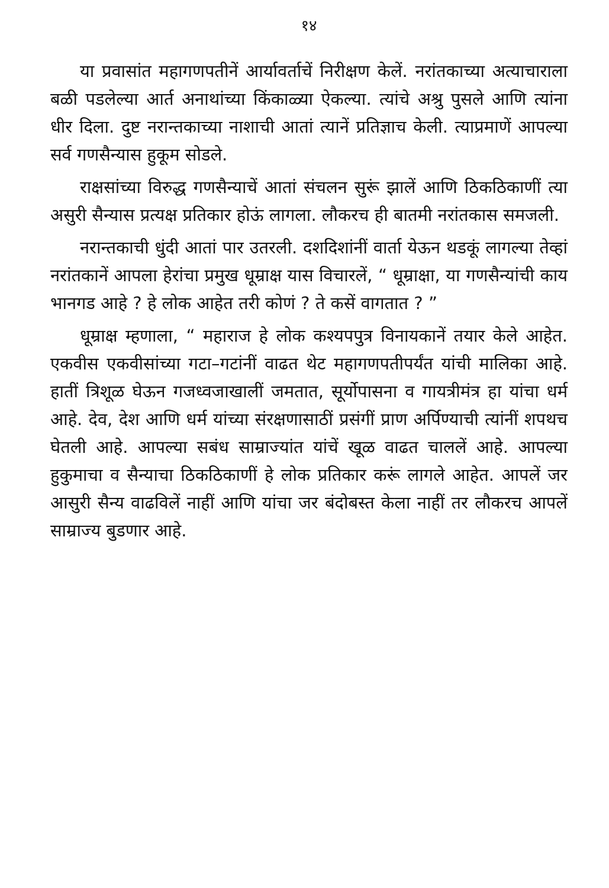१४
या प्रवासांत महागणपतीनें आर्यावर्ताचें निरीक्षण केलें. नरांतकाच्या अत्याचाराला बळी पडलेल्या आर्त अनाथांच्या किंकाळ्या ऐकल्या. त्यांचे अश्रु पुसले आणि त्यांना धीर दिला. दुष्ट नरान्तकाच्या नाशाची आतां त्यानें प्रतिज्ञाच केली. त्याप्रमाणें आपल्या सर्व गणसैन्यास हुकूम सोडले.
राक्षसांच्या विरुद्ध गणसैन्याचें आतां संचलन सुरूं झालें आणि ठिकठिकाणीं त्या असुरी सैन्यास प्रत्यक्ष प्रतिकार होऊं लागला. लौकरच ही बातमी नरांतकास समजली.
नरान्तकाची धुंदी आतां पार उतरली. दशदिशांनीं वार्ता येऊन थडकूं लागल्या तेव्हां नरांतकानें आपला हेरांचा प्रमुख धूम्राक्ष यास विचारलें, “ धूम्राक्षा, या गणसैन्यांची काय भानगड आहे ? हे लोक आहेत तरी कोणं ? ते कसें वागतात ? ”
धूम्राक्ष म्हणाला, “ महाराज हे लोक कश्यपपुत्र विनायकानें तयार केले आहेत. एकवीस एकवीसांच्या गटा–गटांनीं वाढत थेट महागणपतीपर्यंत यांची मालिका आहे. हातीं त्रिशूळ घेऊन गजध्वजाखालीं जमतात, सूर्योपासना व गायत्रीमंत्र हा यांचा धर्म आहे. देव, देश आणि धर्म यांच्या संरक्षणासाठीं प्रसंगीं प्राण अर्पिण्याची त्यांनीं शपथच घेतली आहे. आपल्या सबंध साम्राज्यांत यांचें खूळ वाढत चाललें आहे. आपल्या हुकुमाचा व सैन्याचा ठिकठिकाणीं हे लोक प्रतिकार करूं लागले आहेत. आपलें जर आसुरी सैन्य वाढविलें नाहीं आणि यांचा जर बंदोबस्त केला नाहीं तर लौकरच आपलें साम्राज्य बुडणार आहे.